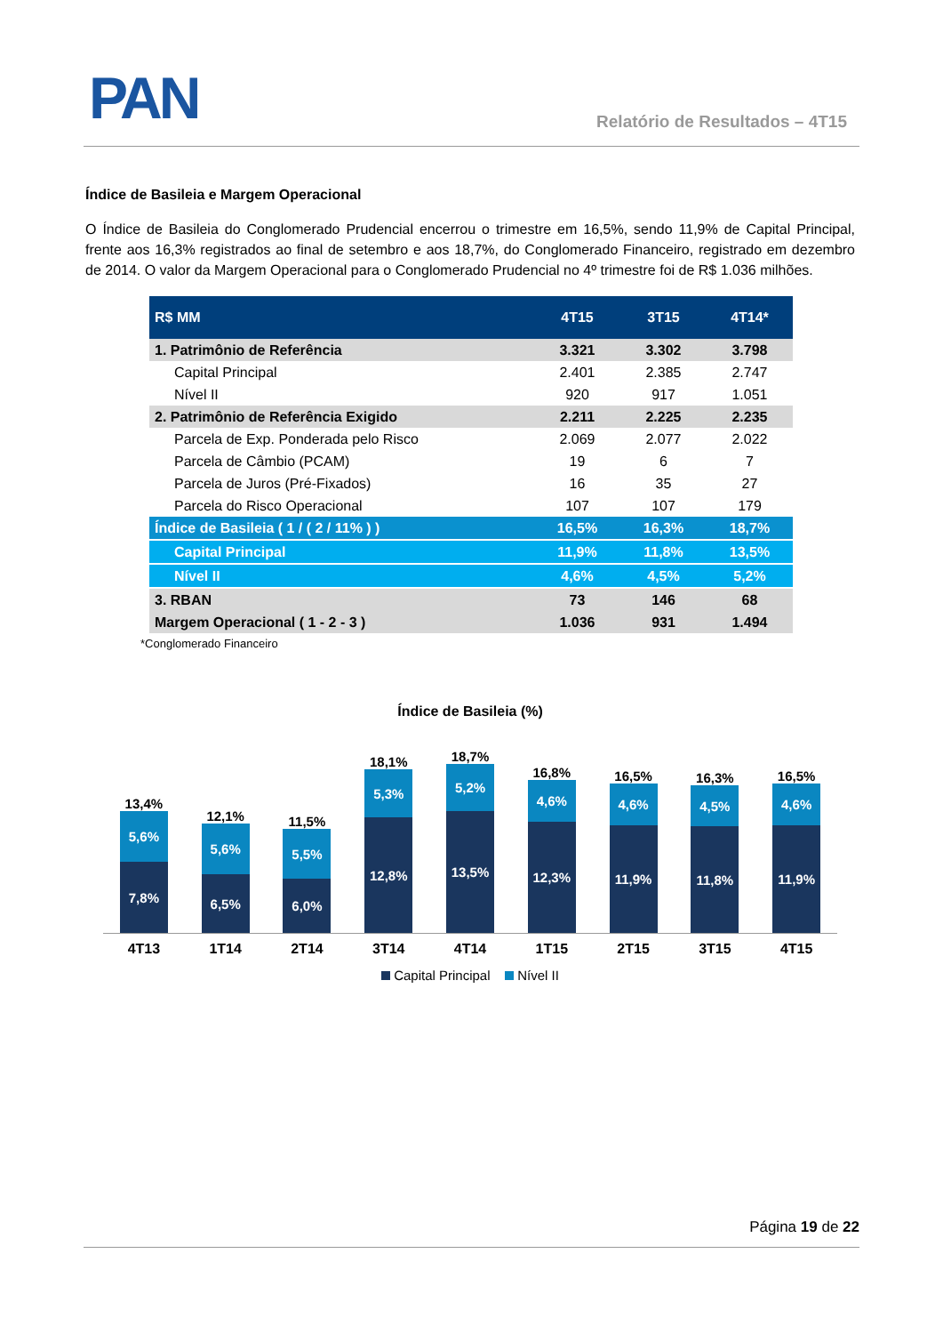PAN Relatório de Resultados – 4T15
Índice de Basileia e Margem Operacional
O Índice de Basileia do Conglomerado Prudencial encerrou o trimestre em 16,5%, sendo 11,9% de Capital Principal, frente aos 16,3% registrados ao final de setembro e aos 18,7%, do Conglomerado Financeiro, registrado em dezembro de 2014. O valor da Margem Operacional para o Conglomerado Prudencial no 4º trimestre foi de R$ 1.036 milhões.
| R$ MM | 4T15 | 3T15 | 4T14* |
| --- | --- | --- | --- |
| 1. Patrimônio de Referência | 3.321 | 3.302 | 3.798 |
| Capital Principal | 2.401 | 2.385 | 2.747 |
| Nível II | 920 | 917 | 1.051 |
| 2. Patrimônio de Referência Exigido | 2.211 | 2.225 | 2.235 |
| Parcela de Exp. Ponderada pelo Risco | 2.069 | 2.077 | 2.022 |
| Parcela de Câmbio (PCAM) | 19 | 6 | 7 |
| Parcela de Juros (Pré-Fixados) | 16 | 35 | 27 |
| Parcela do Risco Operacional | 107 | 107 | 179 |
| Índice de Basileia ( 1 / ( 2 / 11% ) ) | 16,5% | 16,3% | 18,7% |
| Capital Principal | 11,9% | 11,8% | 13,5% |
| Nível II | 4,6% | 4,5% | 5,2% |
| 3. RBAN | 73 | 146 | 68 |
| Margem Operacional ( 1 - 2 - 3 ) | 1.036 | 931 | 1.494 |
*Conglomerado Financeiro
Índice de Basileia (%)
13,4%
5,6%
7,8%
12,1%
5,6%
6,5%
11,5%
5,5%
6,0%
18,1%
5,3%
12,8%
18,7%
5,2%
13,5%
16,8%
4,6%
12,3%
16,5%
4,6%
11,9%
16,3%
4,5%
11,8%
16,5%
4,6%
11,9%
4T13 1T14 2T14 3T14 4T14 1T15 2T15 3T15 4T15
Capital Principal Nível II
Página 19 de 22